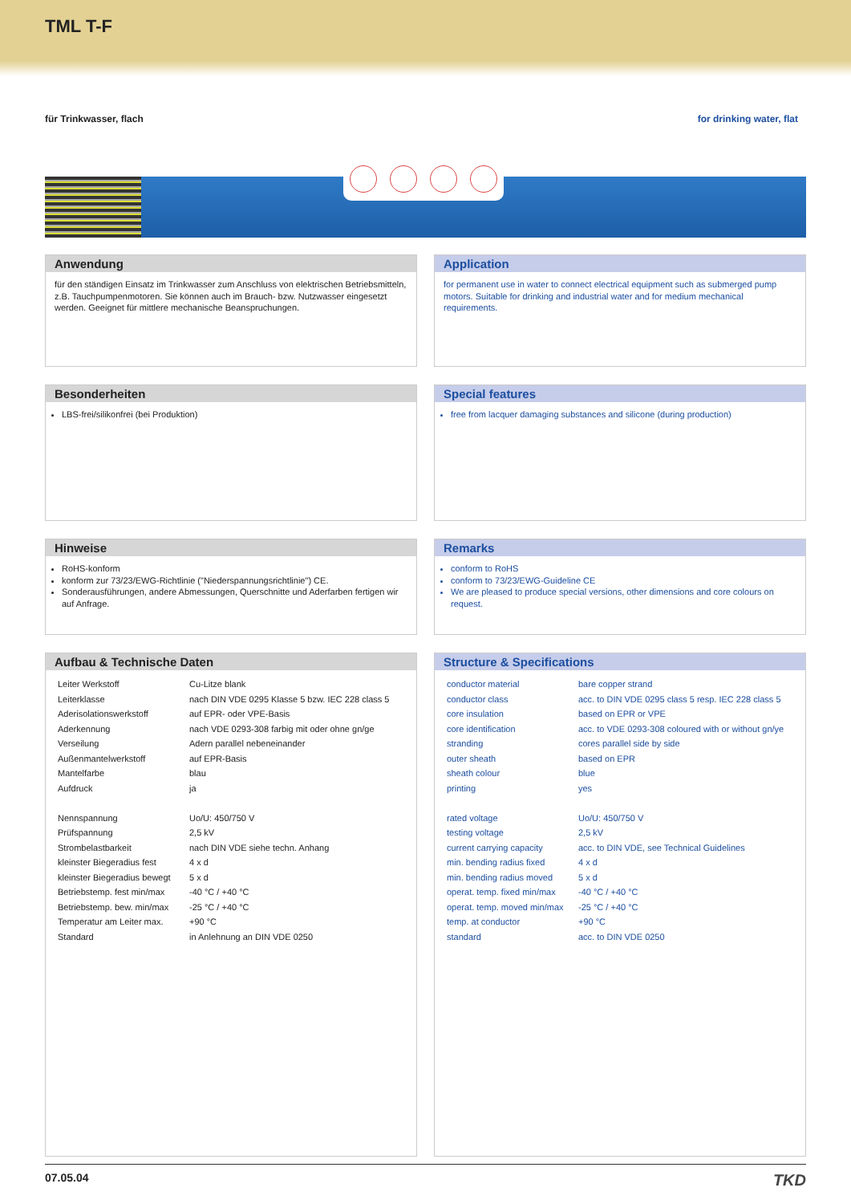TML T-F
für Trinkwasser, flach for drinking water, flat
Anwendung
für den ständigen Einsatz im Trinkwasser zum Anschluss von elektrischen Betriebsmitteln, z.B. Tauchpumpenmotoren. Sie können auch im Brauch- bzw. Nutzwasser eingesetzt werden. Geeignet für mittlere mechanische Beanspruchungen.
Application
for permanent use in water to connect electrical equipment such as submerged pump motors. Suitable for drinking and industrial water and for medium mechanical requirements.
Besonderheiten
LBS-frei/silikonfrei (bei Produktion)
Special features
free from lacquer damaging substances and silicone (during production)
Hinweise
RoHS-konform
konform zur 73/23/EWG-Richtlinie ("Niederspannungsrichtlinie") CE.
Sonderausführungen, andere Abmessungen, Querschnitte und Aderfarben fertigen wir auf Anfrage.
Remarks
conform to RoHS
conform to 73/23/EWG-Guideline CE
We are pleased to produce special versions, other dimensions and core colours on request.
Aufbau & Technische Daten
| Leiter Werkstoff | Cu-Litze blank |
| Leiterklasse | nach DIN VDE 0295 Klasse 5 bzw. IEC 228 class 5 |
| Aderisolationswerkstoff | auf EPR- oder VPE-Basis |
| Aderkennung | nach VDE 0293-308 farbig mit oder ohne gn/ge |
| Verseilung | Adern parallel nebeneinander |
| Außenmantelwerkstoff | auf EPR-Basis |
| Mantelfarbe | blau |
| Aufdruck | ja |
| Nennspannung | Uo/U: 450/750 V |
| Prüfspannung | 2,5 kV |
| Strombelastbarkeit | nach DIN VDE siehe techn. Anhang |
| kleinster Biegeradius fest | 4 x d |
| kleinster Biegeradius bewegt | 5 x d |
| Betriebstemp. fest min/max | -40 °C / +40 °C |
| Betriebstemp. bew. min/max | -25 °C / +40 °C |
| Temperatur am Leiter max. | +90 °C |
| Standard | in Anlehnung an DIN VDE 0250 |
Structure & Specifications
| conductor material | bare copper strand |
| conductor class | acc. to DIN VDE 0295 class 5 resp. IEC 228 class 5 |
| core insulation | based on EPR or VPE |
| core identification | acc. to VDE 0293-308 coloured with or without gn/ye |
| stranding | cores parallel side by side |
| outer sheath | based on EPR |
| sheath colour | blue |
| printing | yes |
| rated voltage | Uo/U: 450/750 V |
| testing voltage | 2,5 kV |
| current carrying capacity | acc. to DIN VDE, see Technical Guidelines |
| min. bending radius fixed | 4 x d |
| min. bending radius moved | 5 x d |
| operat. temp. fixed min/max | -40 °C / +40 °C |
| operat. temp. moved min/max | -25 °C / +40 °C |
| temp. at conductor | +90 °C |
| standard | acc. to DIN VDE 0250 |
07.05.04
TKD